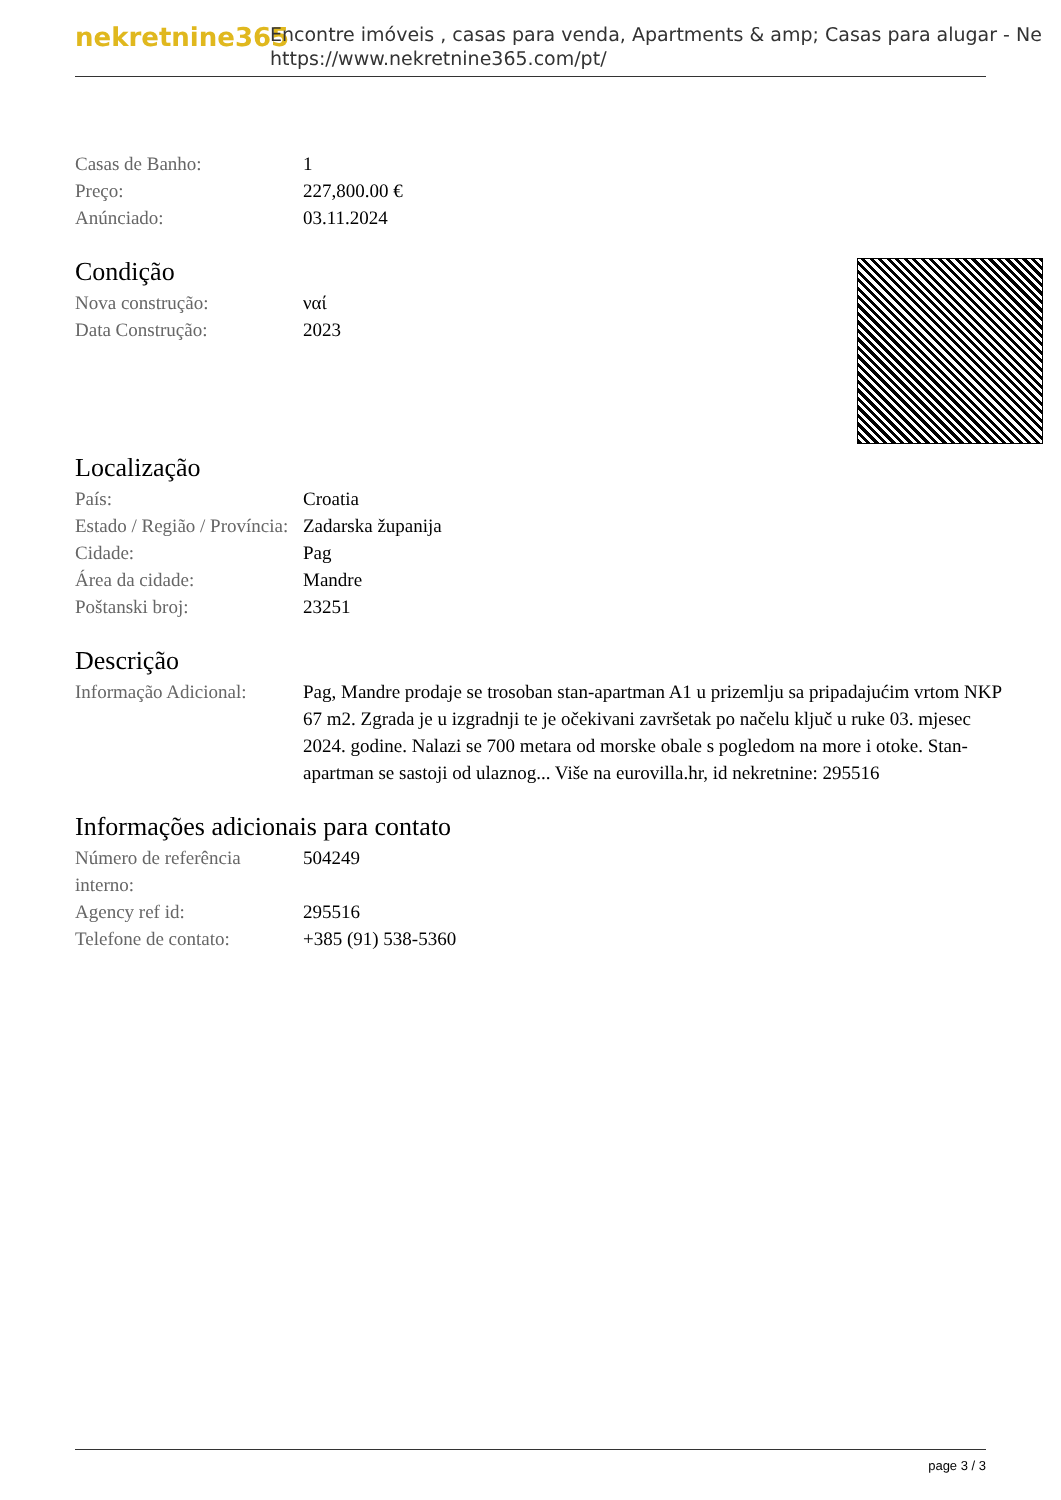nekretnine365
Encontre imóveis , casas para venda, Apartments & amp; Casas para alugar - Ne
https://www.nekretnine365.com/pt/
| Casas de Banho: | 1 |
| Preço: | 227,800.00 € |
| Anúnciado: | 03.11.2024 |
Condição
| Nova construção: | ναί |
| Data Construção: | 2023 |
Localização
| País: | Croatia |
| Estado / Região / Província: | Zadarska županija |
| Cidade: | Pag |
| Área da cidade: | Mandre |
| Poštanski broj: | 23251 |
Descrição
| Informação Adicional: | Pag, Mandre prodaje se trosoban stan-apartman A1 u prizemlju sa pripadajućim vrtom NKP 67 m2. Zgrada je u izgradnji te je očekivani završetak po načelu ključ u ruke 03. mjesec 2024. godine. Nalazi se 700 metara od morske obale s pogledom na more i otoke. Stan-apartman se sastoji od ulaznog... Više na eurovilla.hr, id nekretnine: 295516 |
Informações adicionais para contato
| Número de referência interno: | 504249 |
| Agency ref id: | 295516 |
| Telefone de contato: | +385 (91) 538-5360 |
page 3 / 3